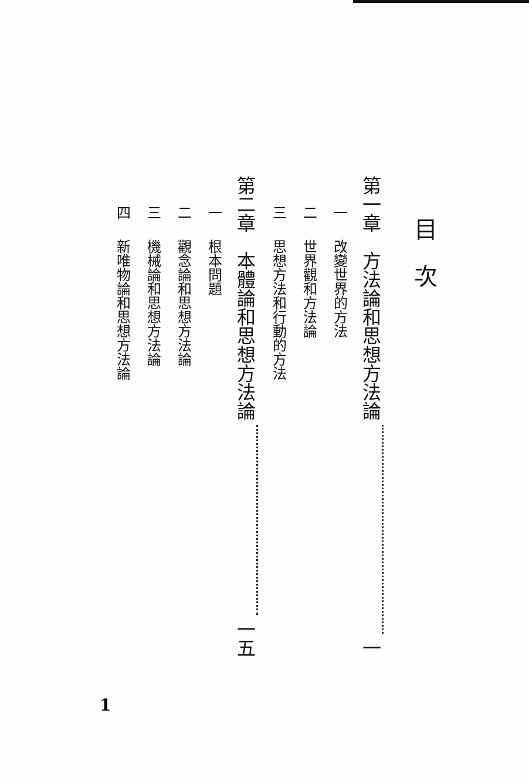目次
第一章　方法論和思想方法論 一
一 改變世界的方法
二 世界觀和方法論
三 思想方法和行動的方法
第二章　本體論和思想方法論 一五
一 根本問題
二 觀念論和思想方法論
三 機械論和思想方法論
四 新唯物論和思想方法論
1